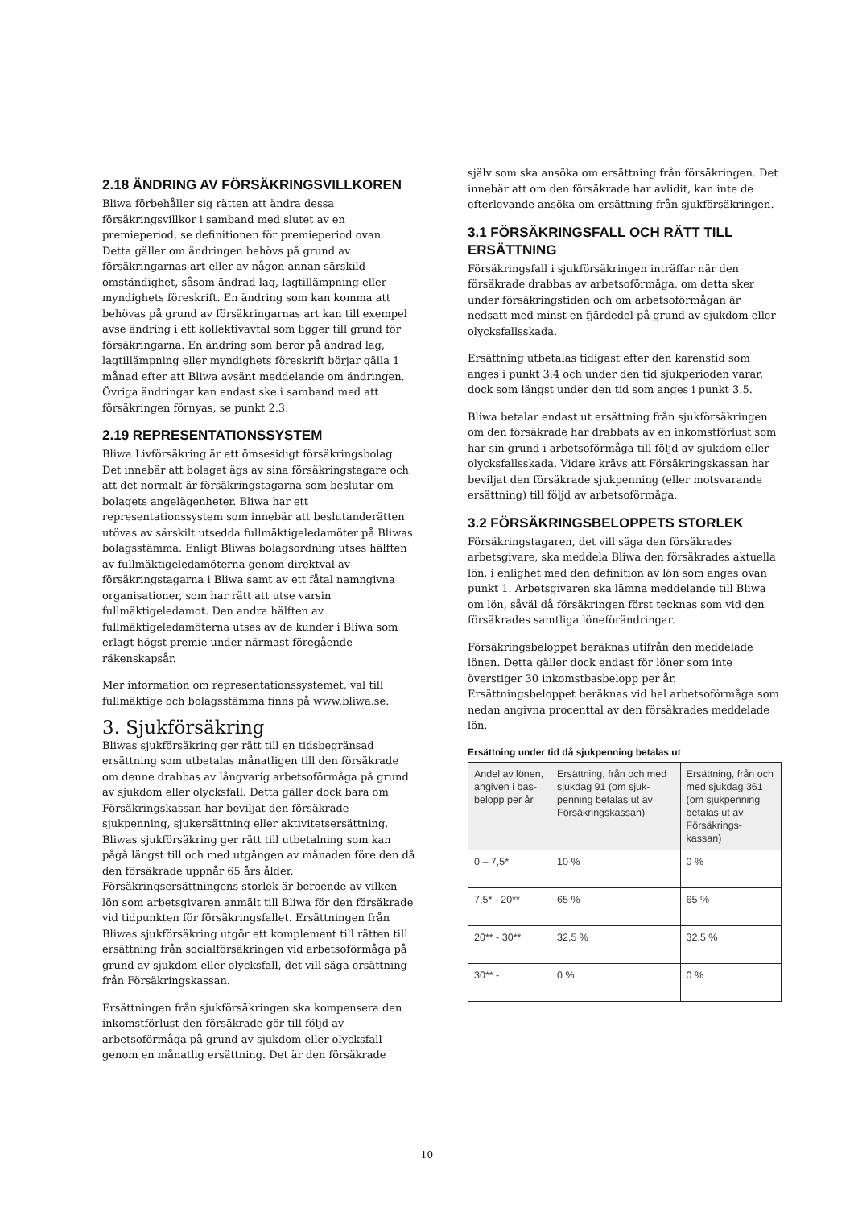2.18 ÄNDRING AV FÖRSÄKRINGSVILLKOREN
Bliwa förbehåller sig rätten att ändra dessa försäkringsvillkor i samband med slutet av en premieperiod, se definitionen för premieperiod ovan. Detta gäller om ändringen behövs på grund av försäkringarnas art eller av någon annan särskild omständighet, såsom ändrad lag, lagtillämpning eller myndighets föreskrift. En ändring som kan komma att behövas på grund av försäkringarnas art kan till exempel avse ändring i ett kollektivavtal som ligger till grund för försäkringarna. En ändring som beror på ändrad lag, lagtillämpning eller myndighets föreskrift börjar gälla 1 månad efter att Bliwa avsänt meddelande om ändringen. Övriga ändringar kan endast ske i samband med att försäkringen förnyas, se punkt 2.3.
2.19 REPRESENTATIONSSYSTEM
Bliwa Livförsäkring är ett ömsesidigt försäkringsbolag. Det innebär att bolaget ägs av sina försäkringstagare och att det normalt är försäkringstagarna som beslutar om bolagets angelägenheter. Bliwa har ett representationssystem som innebär att beslutanderätten utövas av särskilt utsedda fullmäktigeledamöter på Bliwas bolagsstämma. Enligt Bliwas bolagsordning utses hälften av fullmäktigeledamöterna genom direktval av försäkringstagarna i Bliwa samt av ett fåtal namngivna organisationer, som har rätt att utse varsin fullmäktigeledamot. Den andra hälften av fullmäktigeledamöterna utses av de kunder i Bliwa som erlagt högst premie under närmast föregående räkenskapsår.
Mer information om representationssystemet, val till fullmäktige och bolagsstämma finns på www.bliwa.se.
3. Sjukförsäkring
Bliwas sjukförsäkring ger rätt till en tidsbegränsad ersättning som utbetalas månatligen till den försäkrade om denne drabbas av långvarig arbetsoförmåga på grund av sjukdom eller olycksfall. Detta gäller dock bara om Försäkringskassan har beviljat den försäkrade sjukpenning, sjukersättning eller aktivitetsersättning. Bliwas sjukförsäkring ger rätt till utbetalning som kan pågå längst till och med utgången av månaden före den då den försäkrade uppnår 65 års ålder. Försäkringsersättningens storlek är beroende av vilken lön som arbetsgivaren anmält till Bliwa för den försäkrade vid tidpunkten för försäkringsfallet. Ersättningen från Bliwas sjukförsäkring utgör ett komplement till rätten till ersättning från socialförsäkringen vid arbetsoförmåga på grund av sjukdom eller olycksfall, det vill säga ersättning från Försäkringskassan.
Ersättningen från sjukförsäkringen ska kompensera den inkomstförlust den försäkrade gör till följd av arbetsoförmåga på grund av sjukdom eller olycksfall genom en månatlig ersättning. Det är den försäkrade
själv som ska ansöka om ersättning från försäkringen. Det innebär att om den försäkrade har avlidit, kan inte de efterlevande ansöka om ersättning från sjukförsäkringen.
3.1 FÖRSÄKRINGSFALL OCH RÄTT TILL ERSÄTTNING
Försäkringsfall i sjukförsäkringen inträffar när den försäkrade drabbas av arbetsoförmåga, om detta sker under försäkringstiden och om arbetsoförmågan är nedsatt med minst en fjärdedel på grund av sjukdom eller olycksfallsskada.
Ersättning utbetalas tidigast efter den karenstid som anges i punkt 3.4 och under den tid sjukperioden varar, dock som längst under den tid som anges i punkt 3.5.
Bliwa betalar endast ut ersättning från sjukförsäkringen om den försäkrade har drabbats av en inkomstförlust som har sin grund i arbetsoförmåga till följd av sjukdom eller olycksfallsskada. Vidare krävs att Försäkringskassan har beviljat den försäkrade sjukpenning (eller motsvarande ersättning) till följd av arbetsoförmåga.
3.2 FÖRSÄKRINGSBELOPPETS STORLEK
Försäkringstagaren, det vill säga den försäkrades arbetsgivare, ska meddela Bliwa den försäkrades aktuella lön, i enlighet med den definition av lön som anges ovan punkt 1. Arbetsgivaren ska lämna meddelande till Bliwa om lön, såväl då försäkringen först tecknas som vid den försäkrades samtliga löneförändringar.
Försäkringsbeloppet beräknas utifrån den meddelade lönen. Detta gäller dock endast för löner som inte överstiger 30 inkomstbasbelopp per år. Ersättningsbeloppet beräknas vid hel arbetsoförmåga som nedan angivna procenttal av den försäkrades meddelade lön.
Ersättning under tid då sjukpenning betalas ut
| Andel av lönen, angiven i bas-belopp per år | Ersättning, från och med sjukdag 91 (om sjuk-penning betalas ut av Försäkringskassan) | Ersättning, från och med sjukdag 361 (om sjukpenning betalas ut av Försäkrings-kassan) |
| --- | --- | --- |
| 0 – 7,5* | 10 % | 0 % |
| 7,5* - 20** | 65 % | 65 % |
| 20** - 30** | 32,5 % | 32,5 % |
| 30** - | 0 % | 0 % |
10